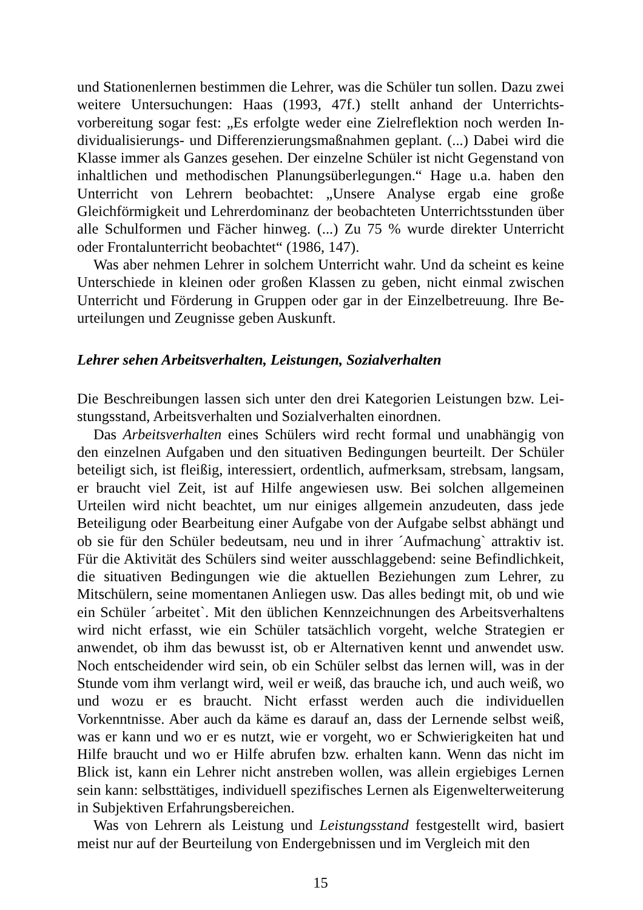und Stationenlernen bestimmen die Lehrer, was die Schüler tun sollen. Dazu zwei weitere Untersuchungen: Haas (1993, 47f.) stellt anhand der Unterrichts­vorbereitung sogar fest: „Es erfolgte weder eine Zielreflektion noch werden In­dividualisierungs- und Differenzierungsmaßnahmen geplant. (...) Dabei wird die Klasse immer als Ganzes gesehen. Der einzelne Schüler ist nicht Gegenstand von inhaltlichen und methodischen Planungsüberlegungen.“ Hage u.a. haben den Unterricht von Lehrern beobachtet: „Unsere Analyse ergab eine große Gleichförmigkeit und Lehrerdominanz der beobachteten Unterrichtsstunden über alle Schulformen und Fächer hinweg. (...) Zu 75 % wurde direkter Unter­richt oder Frontalunterricht beobachtet“ (1986, 147).
Was aber nehmen Lehrer in solchem Unterricht wahr. Und da scheint es keine Unterschiede in kleinen oder großen Klassen zu geben, nicht einmal zwischen Unterricht und Förderung in Gruppen oder gar in der Einzelbetreuung. Ihre Be­urteilungen und Zeugnisse geben Auskunft.
Lehrer sehen Arbeitsverhalten, Leistungen, Sozialverhalten
Die Beschreibungen lassen sich unter den drei Kategorien Leistungen bzw. Lei­stungsstand, Arbeitsverhalten und Sozialverhalten einordnen.
Das Arbeitsverhalten eines Schülers wird recht formal und unabhängig von den einzelnen Aufgaben und den situativen Bedingungen beurteilt. Der Schüler beteiligt sich, ist fleißig, interessiert, ordentlich, aufmerksam, strebsam, lang­sam, er braucht viel Zeit, ist auf Hilfe angewiesen usw. Bei solchen allgemeinen Urteilen wird nicht beachtet, um nur einiges allgemein anzudeuten, dass jede Beteiligung oder Bearbeitung einer Aufgabe von der Aufgabe selbst abhängt und ob sie für den Schüler bedeutsam, neu und in ihrer ´Aufmachung` attraktiv ist. Für die Aktivität des Schülers sind weiter ausschlaggebend: seine Be­findlichkeit, die situativen Bedingungen wie die aktuellen Beziehungen zum Lehrer, zu Mitschülern, seine momentanen Anliegen usw. Das alles bedingt mit, ob und wie ein Schüler ´arbeitet`. Mit den üblichen Kennzeichnungen des Arbeitsverhaltens wird nicht erfasst, wie ein Schüler tatsächlich vorgeht, welche Strategien er anwendet, ob ihm das bewusst ist, ob er Alternativen kennt und anwendet usw. Noch entscheidender wird sein, ob ein Schüler selbst das lernen will, was in der Stunde vom ihm verlangt wird, weil er weiß, das brauche ich, und auch weiß, wo und wozu er es braucht. Nicht erfasst werden auch die individuellen Vorkenntnisse. Aber auch da käme es darauf an, dass der Lernende selbst weiß, was er kann und wo er es nutzt, wie er vorgeht, wo er Schwierigkeiten hat und Hilfe braucht und wo er Hilfe abrufen bzw. erhalten kann. Wenn das nicht im Blick ist, kann ein Lehrer nicht anstreben wollen, was allein ergiebiges Lernen sein kann: selbsttätiges, individuell spezifisches Lernen als Eigenwelterweiterung in Subjektiven Erfahrungsbereichen.
Was von Lehrern als Leistung und Leistungsstand festgestellt wird, basiert meist nur auf der Beurteilung von Endergebnissen und im Vergleich mit den
15